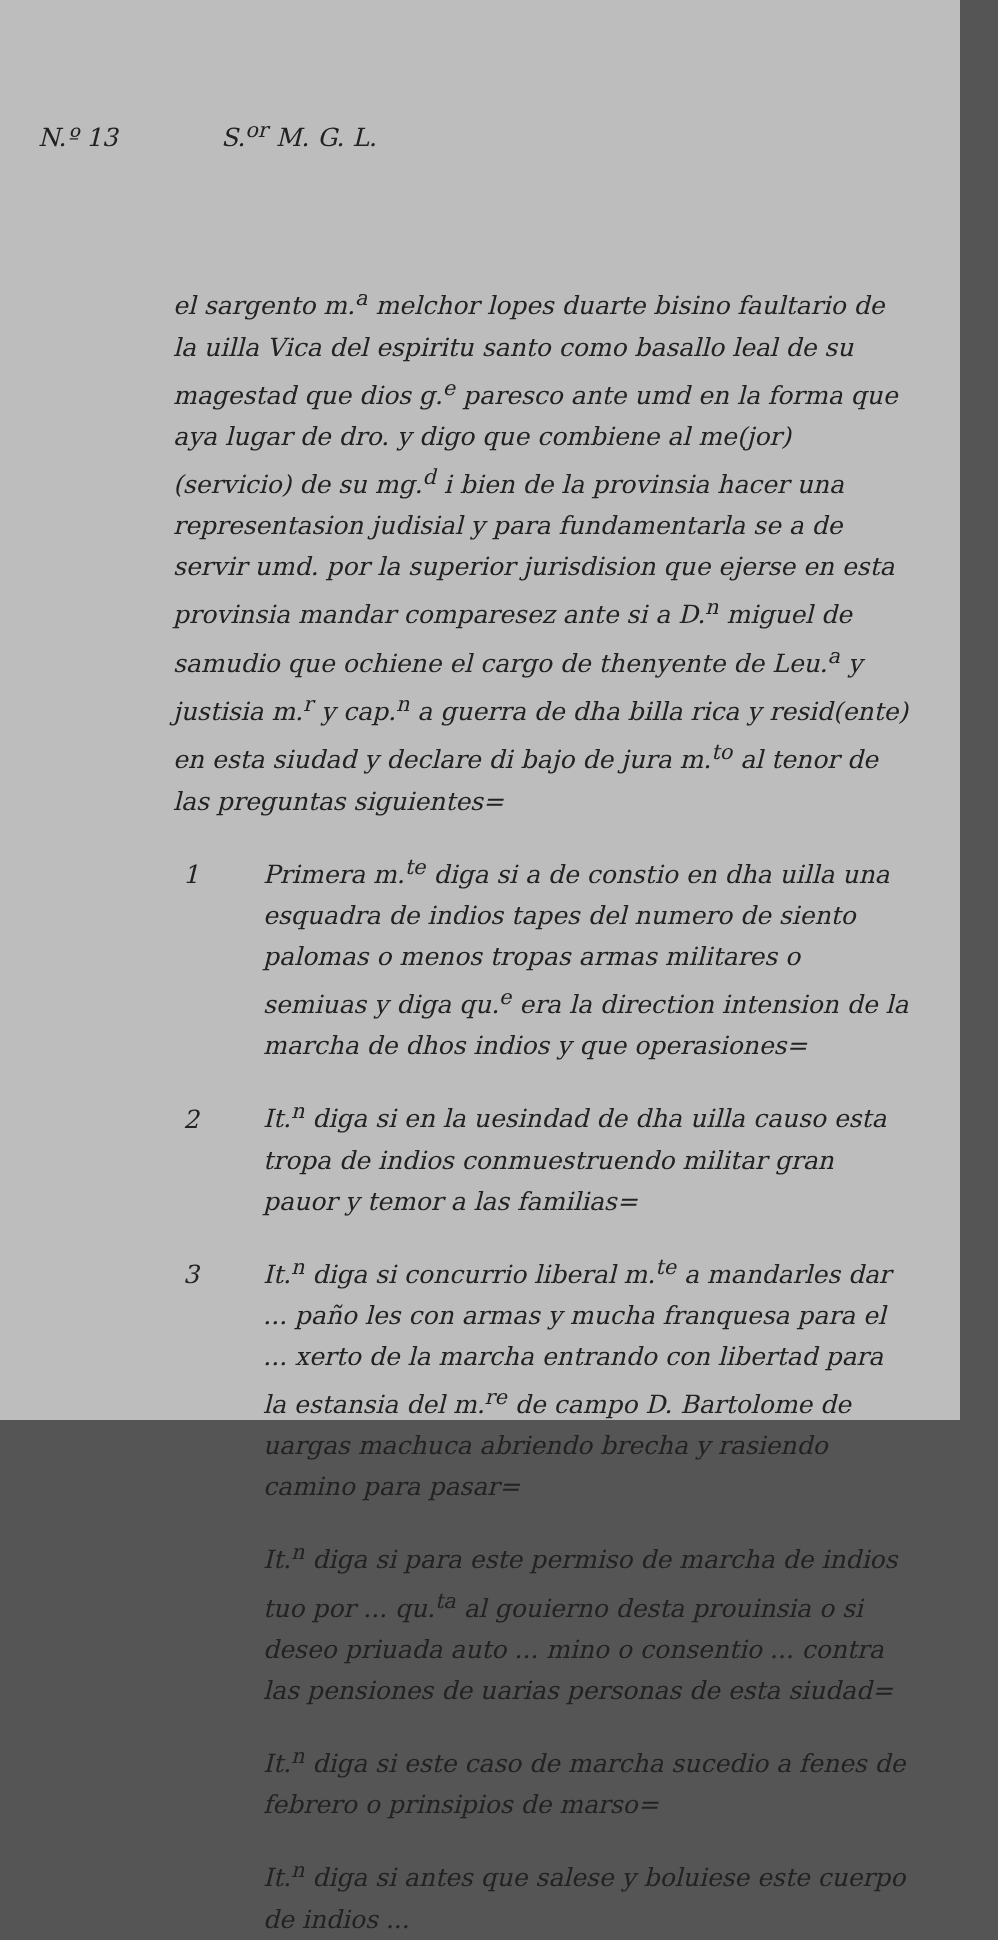N.º 13 S.<sup>or</sup> M. G. L.
el sargento m.<sup>a</sup> melchor lopes duarte bisino faultario de la uilla Vica del espiritu santo como basallo leal de su magestad que dios g.<sup>e</sup> paresco ante umd en la forma que aya lugar de dro. y digo que combiene al me(jor) (servicio) de su mg.<sup>d</sup> i bien de la provinsia hacer una representasion judisial y para fundamentarla se a de servir umd. por la superior jurisdision que ejerse en esta provinsia mandar comparesez ante si a D.<sup>n</sup> miguel de samudio que ochiene el cargo de thenyente de Leu.<sup>a</sup> y justisia m.<sup>r</sup> y cap.<sup>n</sup> a guerra de dha billa rica y resid(ente) en esta siudad y declare di bajo de jura m.<sup>to</sup> al tenor de las preguntas siguientes=
1 Primera m.<sup>te</sup> diga si a de constio en dha uilla una esquadra de indios tapes del numero de siento palomas o menos tropas armas militares o semiuas y diga qu.<sup>e</sup> era la direction intension de la marcha de dhos indios y que operasiones=
2 It.<sup>n</sup> diga si en la uesindad de dha uilla causo esta tropa de indios conmuestruendo militar gran pauor y temor a las familias=
3 It.<sup>n</sup> diga si concurrio liberal m.<sup>te</sup> a mandarles dar ... paño les con armas y mucha franquesa para el ... xerto de la marcha entrando con libertad para la estansia del m.<sup>re</sup> de campo D. Bartolome de uargas machuca abriendo brecha y rasiendo camino para pasar=
It.<sup>n</sup> diga si para este permiso de marcha de indios tuo por ... qu.<sup>ta</sup> al gouierno desta prouinsia o si deseo priuada auto ... mino o consentio ... contra las pensiones de uarias personas de esta siudad=
It.<sup>n</sup> diga si este caso de marcha sucedio a fenes de febrero o prinsipios de marso=
It.<sup>n</sup> diga si antes que salese y boluiese este cuerpo de indios ...